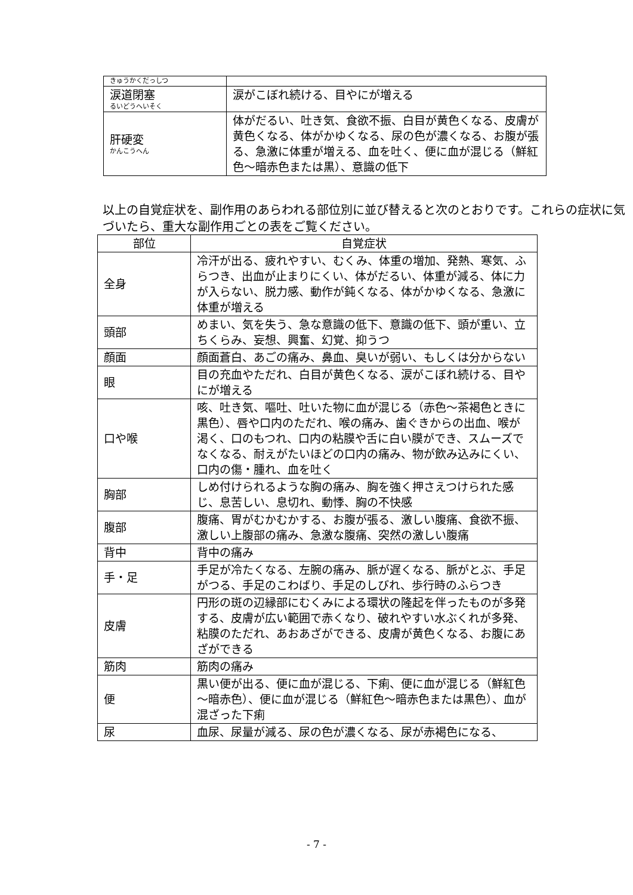| きゅうかくだっしつ | |
| 涙道閉塞 るいどうへいそく | 涙がこぼれ続ける、目やにが増える |
| 肝硬変 かんこうへん | 体がだるい、吐き気、食欲不振、白目が黄色くなる、皮膚が黄色くなる、体がかゆくなる、尿の色が濃くなる、お腹が張る、急激に体重が増える、血を吐く、便に血が混じる（鮮紅色～暗赤色または黒）、意識の低下 |
以上の自覚症状を、副作用のあらわれる部位別に並び替えると次のとおりです。これらの症状に気づいたら、重大な副作用ごとの表をご覧ください。
| 部位 | 自覚症状 |
| --- | --- |
| 全身 | 冷汗が出る、疲れやすい、むくみ、体重の増加、発熱、寒気、ふらつき、出血が止まりにくい、体がだるい、体重が減る、体に力が入らない、脱力感、動作が鈍くなる、体がかゆくなる、急激に体重が増える |
| 頭部 | めまい、気を失う、急な意識の低下、意識の低下、頭が重い、立ちくらみ、妄想、興奮、幻覚、抑うつ |
| 顔面 | 顔面蒼白、あごの痛み、鼻血、臭いが弱い、もしくは分からない |
| 眼 | 目の充血やただれ、白目が黄色くなる、涙がこぼれ続ける、目やにが増える |
| 口や喉 | 咳、吐き気、嘔吐、吐いた物に血が混じる（赤色～茶褐色ときに黒色）、唇や口内のただれ、喉の痛み、歯ぐきからの出血、喉が渇く、口のもつれ、口内の粘膜や舌に白い膜ができ、スムーズでなくなる、耐えがたいほどの口内の痛み、物が飲み込みにくい、口内の傷・腫れ、血を吐く |
| 胸部 | しめ付けられるような胸の痛み、胸を強く押さえつけられた感じ、息苦しい、息切れ、動悸、胸の不快感 |
| 腹部 | 腹痛、胃がむかむかする、お腹が張る、激しい腹痛、食欲不振、激しい上腹部の痛み、急激な腹痛、突然の激しい腹痛 |
| 背中 | 背中の痛み |
| 手・足 | 手足が冷たくなる、左腕の痛み、脈が遅くなる、脈がとぶ、手足がつる、手足のこわばり、手足のしびれ、歩行時のふらつき |
| 皮膚 | 円形の斑の辺縁部にむくみによる環状の隆起を伴ったものが多発する、皮膚が広い範囲で赤くなり、破れやすい水ぶくれが多発、粘膜のただれ、あおあざができる、皮膚が黄色くなる、お腹にあざができる |
| 筋肉 | 筋肉の痛み |
| 便 | 黒い便が出る、便に血が混じる、下痢、便に血が混じる（鮮紅色～暗赤色）、便に血が混じる（鮮紅色～暗赤色または黒色）、血が混ざった下痢 |
| 尿 | 血尿、尿量が減る、尿の色が濃くなる、尿が赤褐色になる、 |
- 7 -